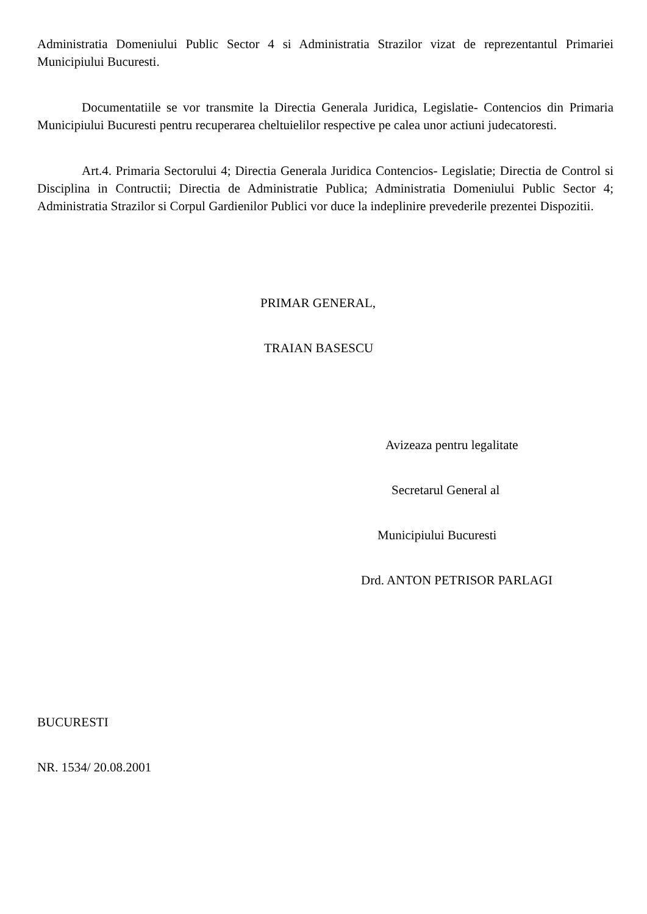Administratia Domeniului Public Sector 4 si Administratia Strazilor vizat de reprezentantul Primariei Municipiului Bucuresti.
Documentatiile se vor transmite la Directia Generala Juridica, Legislatie- Contencios din Primaria Municipiului Bucuresti pentru recuperarea cheltuielilor respective pe calea unor actiuni judecatoresti.
Art.4. Primaria Sectorului 4; Directia Generala Juridica Contencios- Legislatie; Directia de Control si Disciplina in Contructii; Directia de Administratie Publica; Administratia Domeniului Public Sector 4; Administratia Strazilor si Corpul Gardienilor Publici vor duce la indeplinire prevederile prezentei Dispozitii.
PRIMAR GENERAL,
TRAIAN BASESCU
Avizeaza pentru legalitate
Secretarul General al
Municipiului Bucuresti
Drd. ANTON PETRISOR PARLAGI
BUCURESTI
NR. 1534/ 20.08.2001